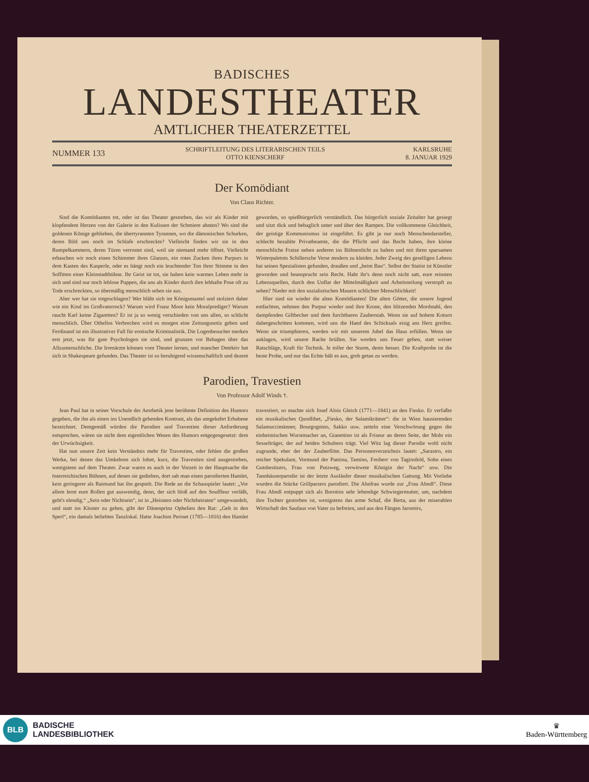BADISCHES
LANDESTHEATER
AMTLICHER THEATERZETTEL
NUMMER 133 SCHRIFTLEITUNG DES LITERARISCHEN TEILS
OTTO KIENSCHERF KARLSRUHE
8. JANUAR 1929
Der Komödiant
Von Claus Richter.
Sind die Komödianten tot, oder ist das Theater gestorben, das wir als Kinder mit klopfendem Herzen von der Galerie in den Kulissen der Schmiere ahnten? Wo sind die goldenen Könige geblieben, die übertyrannten Tyrannen, wo die dämonischen Schurken, deren Bild uns noch im Schlafe erschreckte? Vielleicht finden wir sie in den Rumpelkammern, deren Türen verrostet sind, weil sie niemand mehr öffnet. Vielleicht erhaschen wir noch einen Schimmer ihres Glanzes, ein rotes Zucken ihres Purpurs in dem Kasten des Kasperle, oder es hängt noch ein leuchtender Ton ihrer Stimme in den Soffitten einer Kleinstadtbühne. Ihr Geist ist tot, sie haben kein warmes Leben mehr in sich und sind nur noch leblose Puppen, die uns als Kinder durch ihre lebhafte Pose oft zu Tode erschreckten, so übermäßig menschlich sehen sie aus.
Aber wer hat sie totgeschlagen? Wer bläht sich im Königsmantel und stolziert daher wie ein Kind im Großvaterrock? Warum wird Franz Moor kein Moralprediger? Warum raucht Karl keine Zigaretten? Er ist ja so wenig verschieden von uns allen, so schlicht menschlich. Über Othellos Verbrechen wird es morgen eine Zeitungsnotiz geben und Ferdinand ist ein illustrativer Fall für erotische Kriminalistik. Die Logenbesucher merken erst jetzt, was für gute Psychologen sie sind, und grunzen vor Behagen über das Allzumenschliche. Die Irrenärzte können vom Theater lernen, und mancher Detektiv hat sich in Shakespeare gefunden. Das Theater ist so beruhigend wissenschaftlich und dezent geworden, so spießbürgerlich verständlich. Das bürgerlich soziale Zeitalter hat gesiegt und sitzt dick und behaglich unter und über den Rampen. Die vollkommene Gleichheit, der geistige Kommunismus ist eingeführt. Es gibt ja nur noch Menschendarsteller, schlecht bezahlte Privatbeamte, die die Pflicht und das Recht haben, ihre kleine menschliche Fratze neben anderen ins Bühnenlicht zu halten und mit ihren sparsamen Winterpaletots Schillersche Verse modern zu kleiden. Jeder Zweig des geselligen Lebens hat seinen Spezialisten gefunden, draußen und „beim Bau“. Selbst der Statist ist Künstler geworden und beansprucht sein Recht. Habt ihr's denn noch nicht satt, eure reinsten Lebensquellen, durch den Unflat der Mittelmäßigkeit und Arbeitsteilung verstopft zu sehen? Nieder mit den sozialistischen Mauern schlichter Menschlichkeit!
Hier sind sie wieder die alten Komödianten! Die alten Götter, die unsere Jugend entfachten, nehmen den Purpur wieder und ihre Krone, den blitzenden Mordstahl, den dampfenden Giftbecher und dem furchtbaren Zauberstab. Wenn sie auf hohem Koturn dahergeschritten kommen, wird uns die Hand des Schicksals eisig ans Herz greifen. Wenn sie triumphieren, werden wir mit unserem Jubel das Haus erfüllen. Wenn sie anklagen, wird unsere Rache brüllen. Sie werden uns Feuer geben, statt weiser Ratschläge, Kraft für Technik. Je toller der Sturm, desto besser. Die Kraftprobe ist die beste Probe, und nur das Echte hält es aus, grob getan zu werden.
Parodien, Travestien
Von Professor Adolf Winds †.
Jean Paul hat in seiner Vorschule der Aesthetik jene berühmte Definition des Humors gegeben, die ihn als einen ins Unendlich gehenden Kontrast, als das umgekehrt Erhabene bezeichnet. Demgemäß würden die Parodien und Travestien dieser Anforderung entsprechen, wären sie nicht dem eigentlichen Wesen des Humors entgegengesetzt: dem der Urwüchsigkeit.
Hat nun unsere Zeit kein Verständnis mehr für Travestien, oder fehlen die großen Werke, bei denen das Umkehren sich lohnt, kurz, die Travestien sind ausgestorben, wenigstens auf dem Theater. Zwar waren es auch in der Vorzeit in der Hauptsache die österreichischen Bühnen, auf denen sie gediehen, dort sah man einen parodierten Hamlet, kein geringerer als Raimund hat ihn gespielt. Die Rede an die Schauspieler lautet: „Vor allem lernt eure Rollen gut auswendig, denn, der sich bloß auf den Souffleur verläßt, geht's elendig.“ „Sein oder Nichtsein“, ist in „Heiraten oder Nichtheiraten“ umgewandelt, und statt ins Kloster zu gehen, gibt der Dänenprinz Ophelien den Rat: „Geh in den Sperl“, ein damals beliebtes Tanzlokal. Hatte Joachim Perinet (1785—1816) den Hamlet travestiert, so machte sich Josef Alois Gleich (1771—1841) an den Fiesko. Er verfaßte ein musikalisches Quodlibet, „Fiesko, der Salamikrämer“: die in Wien hausierenden Salamuccimänner, Bourgognino, Sakko usw. zetteln eine Verschwörung gegen die einheimischen Wurstmacher an, Gianettino ist als Friseur an deren Seite, der Mohr ein Sesselträger, der auf beiden Schultern trägt. Viel Witz lag dieser Parodie wohl nicht zugrunde, eher der der Zauberflöte. Das Personenverzeichnis lautet: „Sarastro, ein reicher Spekulant, Vormund der Pamina, Tamino, Freiherr von Taginsfeld, Sohn eines Gutsbesitzers, Frau von Putzweg, verwitwete Königin der Nacht“ usw. Die Tannhäuserparodie ist der letzte Ausläufer dieser musikalischen Gattung. Mit Vorliebe wurden die Stücke Grillparzers parodiert. Die Ahnfrau wurde zur „Frau Ahndl“. Diese Frau Ahndl entpuppt sich als Borotins sehr lebendige Schwiegermutter, um, nachdem ihre Tochter gestorben ist, wenigstens das arme Schaf, die Berta, aus der miserablen Wirtschaft des Saufaus von Vater zu befreien, und aus den Fängen Jaromirs,
BLB
BADISCHE
LANDESBIBLIOTHEK
♛
Baden-Württemberg